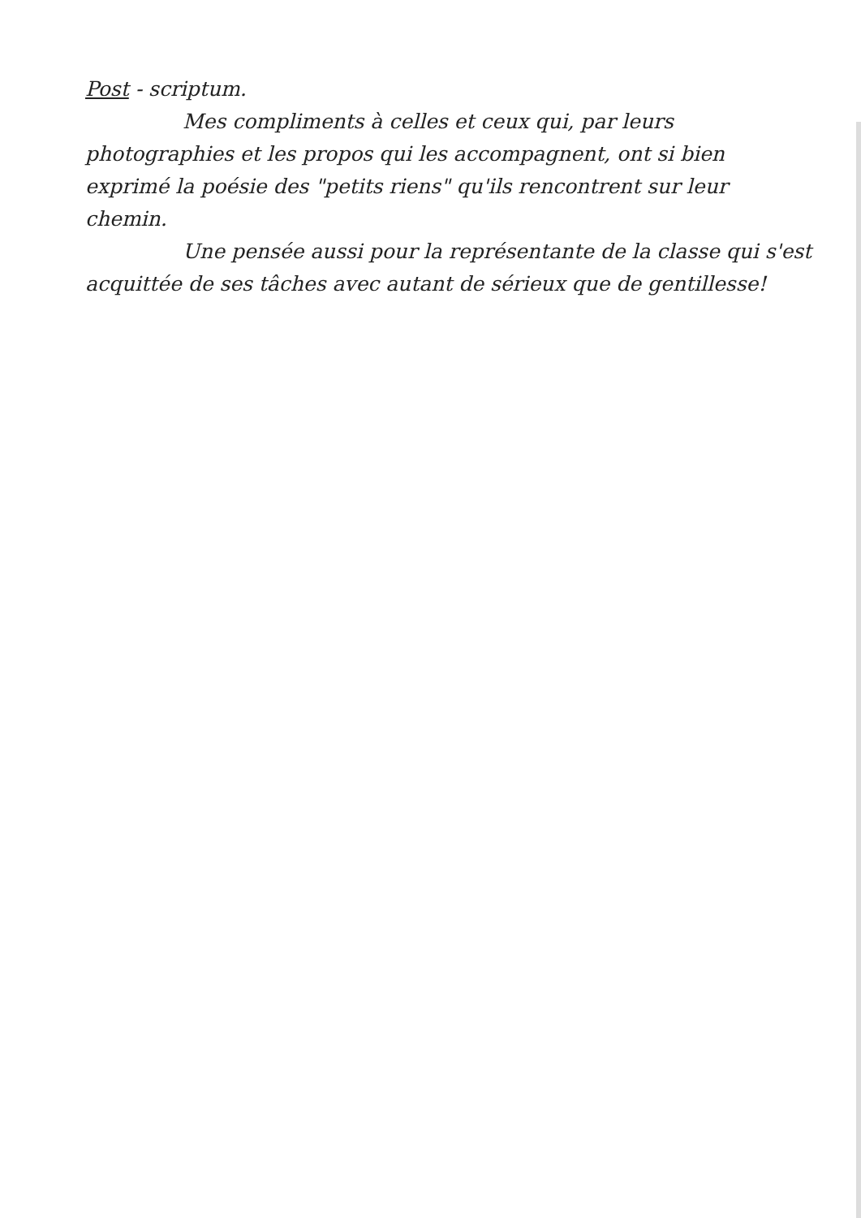Post - scriptum.
Mes compliments à celles et ceux qui, par leurs photographies et les propos qui les accompagnent, ont si bien exprimé la poésie des "petits riens" qu'ils rencontrent sur leur chemin.
Une pensée aussi pour la représentante de la classe qui s'est acquittée de ses tâches avec autant de sérieux que de gentillesse!